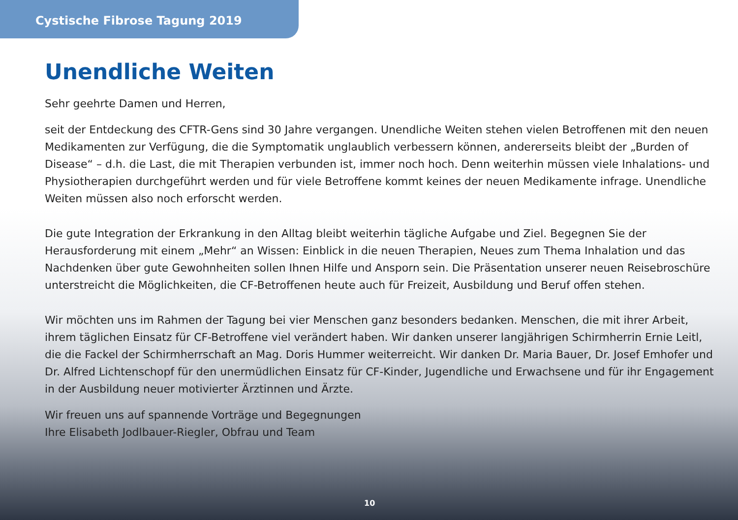Cystische Fibrose Tagung 2019
Unendliche Weiten
Sehr geehrte Damen und Herren,
seit der Entdeckung des CFTR-Gens sind 30 Jahre vergangen. Unendliche Weiten stehen vielen Betroffenen mit den neuen Medikamenten zur Verfügung, die die Symptomatik unglaublich verbessern können, andererseits bleibt der „Burden of Disease“ – d.h. die Last, die mit Therapien verbunden ist, immer noch hoch. Denn weiterhin müssen viele Inhalations- und Physiotherapien durchgeführt werden und für viele Betroffene kommt keines der neuen Medikamente infrage. Unendliche Weiten müssen also noch erforscht werden.
Die gute Integration der Erkrankung in den Alltag bleibt weiterhin tägliche Aufgabe und Ziel. Begegnen Sie der Herausforderung mit einem „Mehr“ an Wissen: Einblick in die neuen Therapien, Neues zum Thema Inhalation und das Nachdenken über gute Gewohnheiten sollen Ihnen Hilfe und Ansporn sein. Die Präsentation unserer neuen Reisebroschüre unterstreicht die Möglichkeiten, die CF-Betroffenen heute auch für Freizeit, Ausbildung und Beruf offen stehen.
Wir möchten uns im Rahmen der Tagung bei vier Menschen ganz besonders bedanken. Menschen, die mit ihrer Arbeit, ihrem täglichen Einsatz für CF-Betroffene viel verändert haben. Wir danken unserer langjährigen Schirmherrin Ernie Leitl, die die Fackel der Schirmherrschaft an Mag. Doris Hummer weiterreicht. Wir danken Dr. Maria Bauer, Dr. Josef Emhofer und Dr. Alfred Lichtenschopf für den unermüdlichen Einsatz für CF-Kinder, Jugendliche und Erwachsene und für ihr Engagement in der Ausbildung neuer motivierter Ärztinnen und Ärzte.
Wir freuen uns auf spannende Vorträge und Begegnungen
Ihre Elisabeth Jodlbauer-Riegler, Obfrau und Team
10